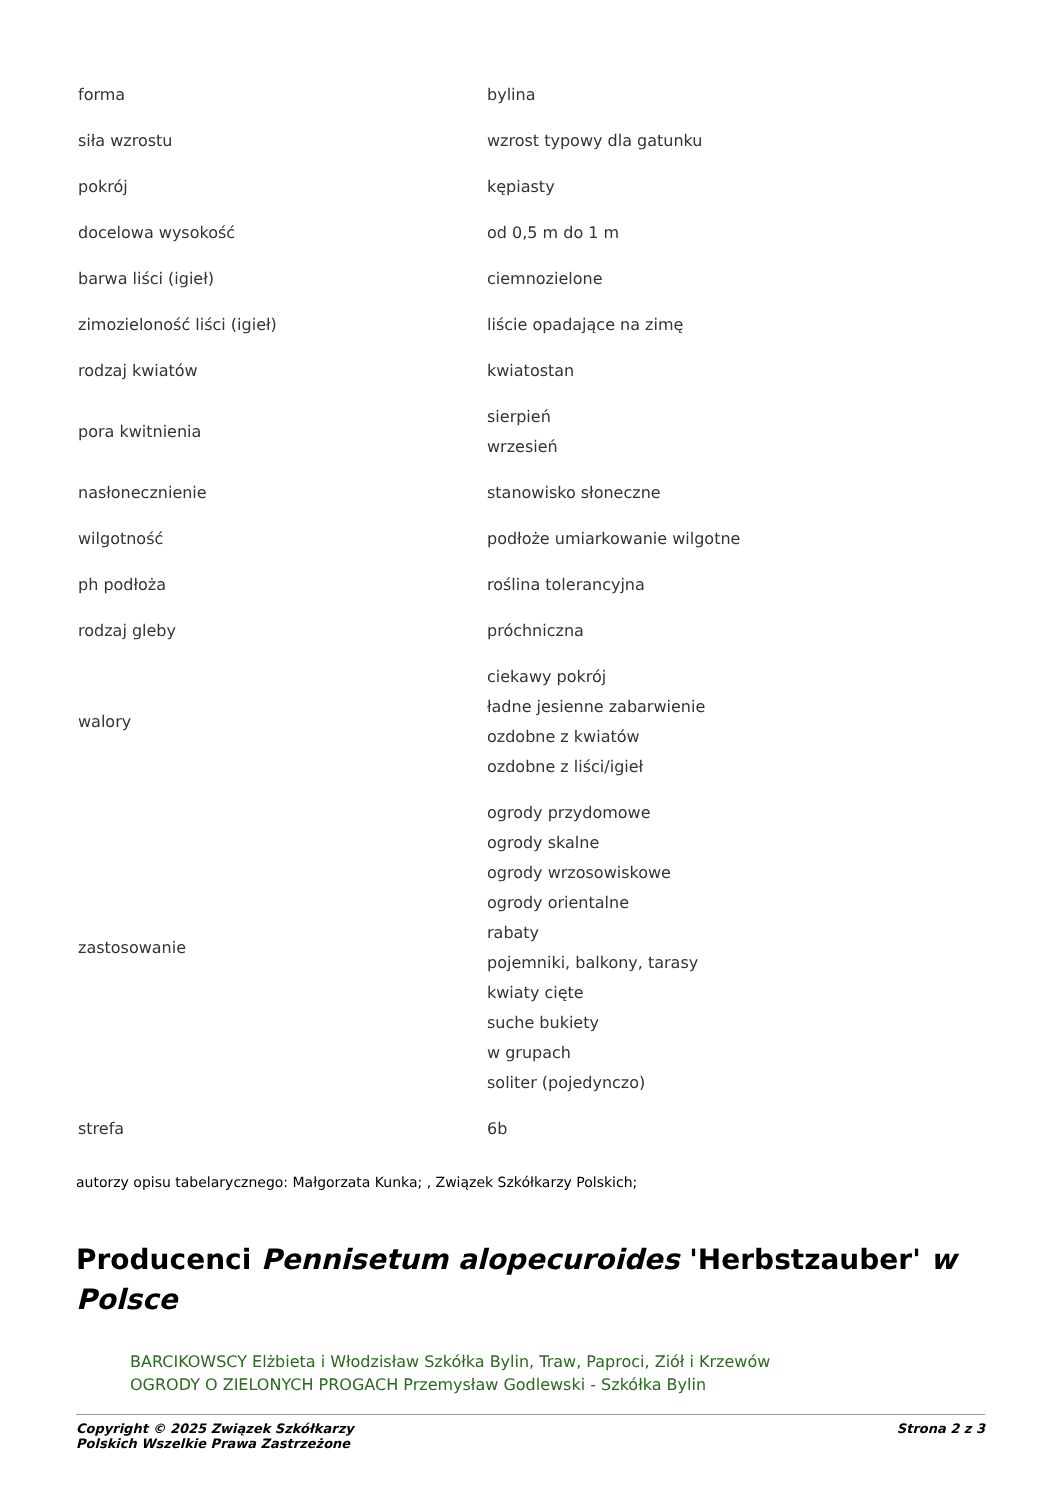| forma | bylina |
| siła wzrostu | wzrost typowy dla gatunku |
| pokrój | kępiasty |
| docelowa wysokość | od 0,5 m do 1 m |
| barwa liści (igieł) | ciemnozielone |
| zimozieloność liści (igieł) | liście opadające na zimę |
| rodzaj kwiatów | kwiatostan |
| pora kwitnienia | sierpień wrzesień |
| nasłonecznienie | stanowisko słoneczne |
| wilgotność | podłoże umiarkowanie wilgotne |
| ph podłoża | roślina tolerancyjna |
| rodzaj gleby | próchniczna |
| walory | ciekawy pokrój ładne jesienne zabarwienie ozdobne z kwiatów ozdobne z liści/igieł |
| zastosowanie | ogrody przydomowe ogrody skalne ogrody wrzosowiskowe ogrody orientalne rabaty pojemniki, balkony, tarasy kwiaty cięte suche bukiety w grupach soliter (pojedynczo) |
| strefa | 6b |
autorzy opisu tabelarycznego: Małgorzata Kunka; , Związek Szkółkarzy Polskich;
Producenci Pennisetum alopecuroides 'Herbstzauber' w Polsce
BARCIKOWSCY Elżbieta i Włodzisław Szkółka Bylin, Traw, Paproci, Ziół i Krzewów
OGRODY O ZIELONYCH PROGACH Przemysław Godlewski - Szkółka Bylin
Copyright © 2025 Związek Szkółkarzy
Polskich Wszelkie Prawa Zastrzeżone
Strona 2 z 3